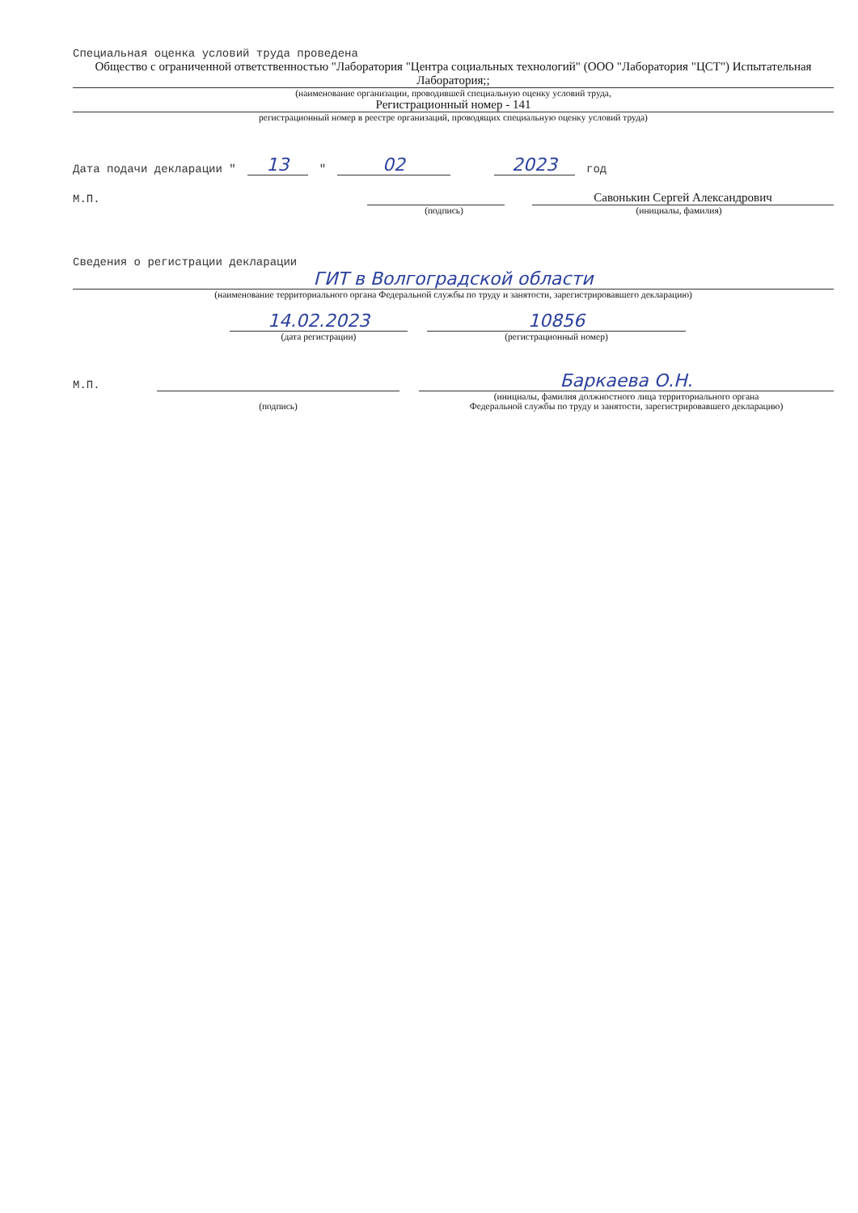Специальная оценка условий труда проведена
Общество с ограниченной ответственностью "Лаборатория "Центра социальных технологий" (ООО "Лаборатория "ЦСТ") Испытательная Лаборатория;;
(наименование организации, проводившей специальную оценку условий труда,
Регистрационный номер - 141
регистрационный номер в реестре организаций, проводящих специальную оценку условий труда)
Дата подачи декларации " 13 " 02 2023 год
М.П. Савонькин Сергей Александрович
(подпись) (инициалы, фамилия)
Сведения о регистрации декларации
ГИТ в Волгоградской области
(наименование территориального органа Федеральной службы по труду и занятости, зарегистрировавшего декларацию)
14.02.2023 10856
(дата регистрации) (регистрационный номер)
М.П. Баркаева О.Н.
(подпись) (инициалы, фамилия должностного лица территориального органа
Федеральной службы по труду и занятости, зарегистрировавшего декларацию)